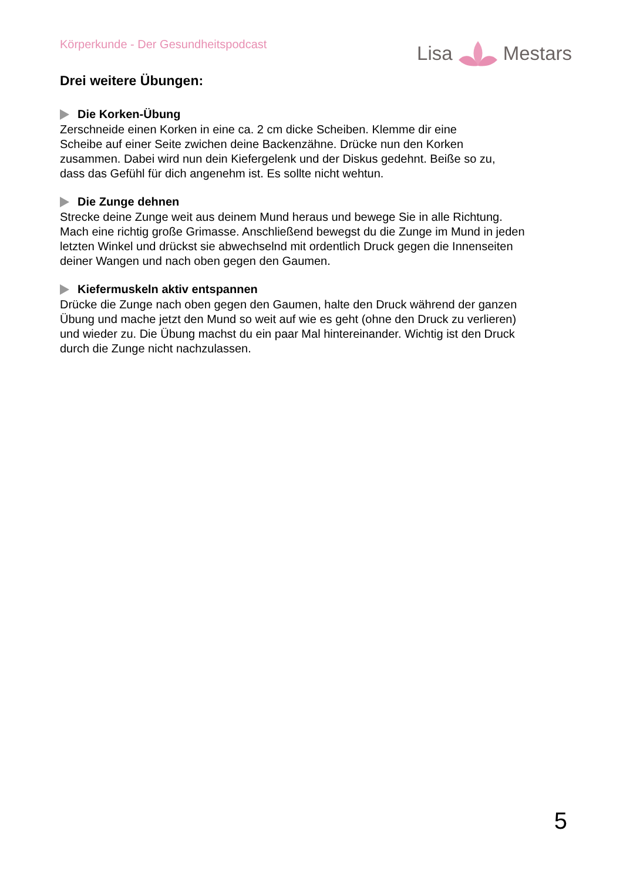Körperkunde - Der Gesundheitspodcast
Lisa Mestars
Drei weitere Übungen:
Die Korken-Übung
Zerschneide einen Korken in eine ca. 2 cm dicke Scheiben. Klemme dir eine
Scheibe auf einer Seite zwichen deine Backenzähne. Drücke nun den Korken
zusammen. Dabei wird nun dein Kiefergelenk und der Diskus gedehnt. Beiße so zu,
dass das Gefühl für dich angenehm ist. Es sollte nicht wehtun.
Die Zunge dehnen
Strecke deine Zunge weit aus deinem Mund heraus und bewege Sie in alle Richtung.
Mach eine richtig große Grimasse. Anschließend bewegst du die Zunge im Mund in jeden
letzten Winkel und drückst sie abwechselnd mit ordentlich Druck gegen die Innenseiten
deiner Wangen und nach oben gegen den Gaumen.
Kiefermuskeln aktiv entspannen
Drücke die Zunge nach oben gegen den Gaumen, halte den Druck während der ganzen
Übung und mache jetzt den Mund so weit auf wie es geht (ohne den Druck zu verlieren)
und wieder zu. Die Übung machst du ein paar Mal hintereinander. Wichtig ist den Druck
durch die Zunge nicht nachzulassen.
5